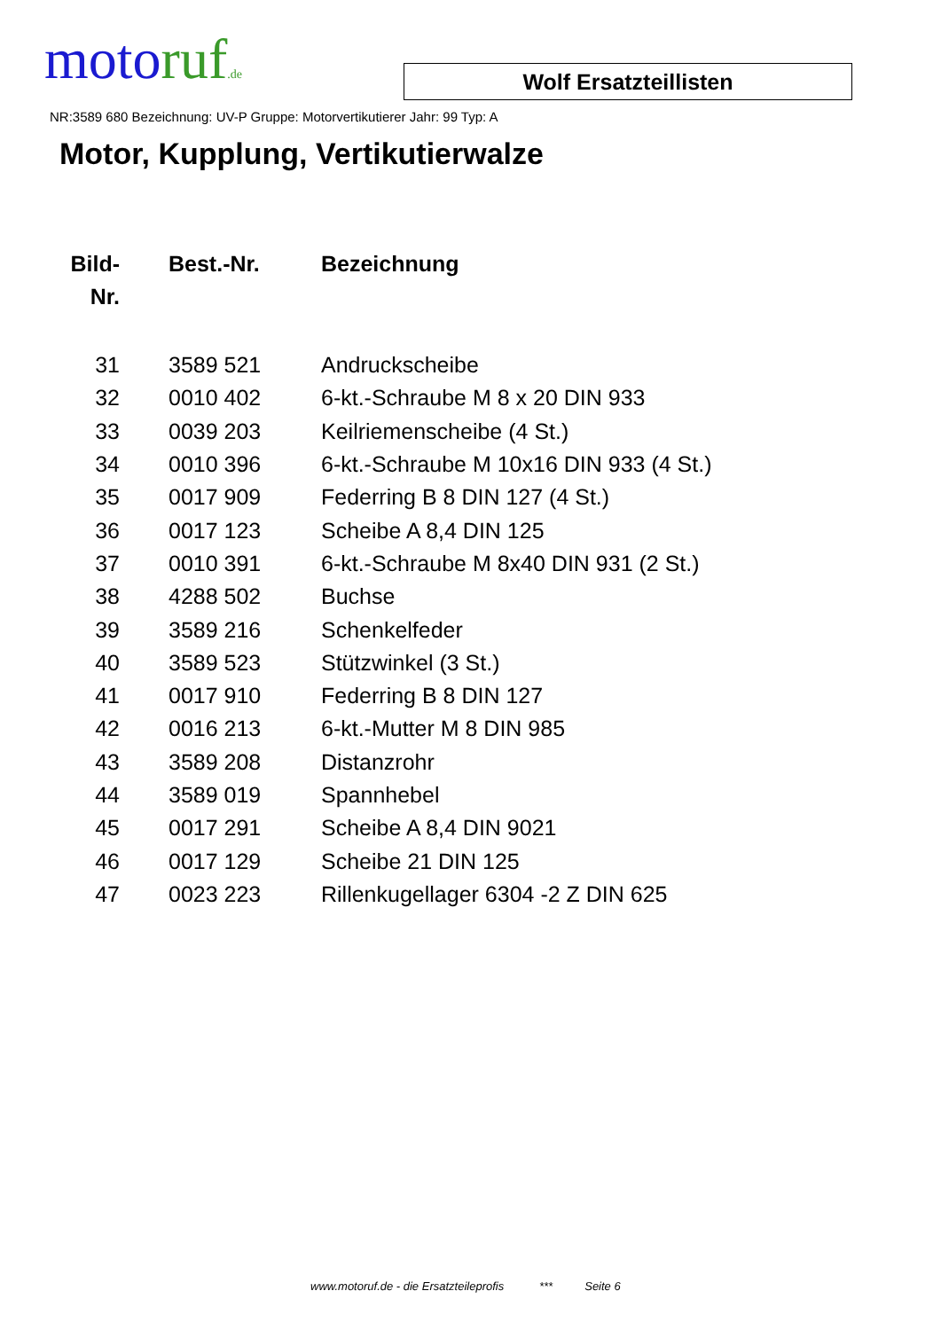moto ruf.de
Wolf Ersatzteillisten
NR:3589 680 Bezeichnung: UV-P Gruppe: Motorvertikutierer Jahr: 99 Typ: A
Motor, Kupplung, Vertikutierwalze
| Bild- Nr. | Best.-Nr. | Bezeichnung |
| --- | --- | --- |
| 31 | 3589 521 | Andruckscheibe |
| 32 | 0010 402 | 6-kt.-Schraube M 8 x 20 DIN 933 |
| 33 | 0039 203 | Keilriemenscheibe (4 St.) |
| 34 | 0010 396 | 6-kt.-Schraube M 10x16 DIN 933 (4 St.) |
| 35 | 0017 909 | Federring B 8 DIN 127 (4 St.) |
| 36 | 0017 123 | Scheibe A 8,4 DIN 125 |
| 37 | 0010 391 | 6-kt.-Schraube M 8x40 DIN 931 (2 St.) |
| 38 | 4288 502 | Buchse |
| 39 | 3589 216 | Schenkelfeder |
| 40 | 3589 523 | Stützwinkel (3 St.) |
| 41 | 0017 910 | Federring B 8 DIN 127 |
| 42 | 0016 213 | 6-kt.-Mutter M 8 DIN 985 |
| 43 | 3589 208 | Distanzrohr |
| 44 | 3589 019 | Spannhebel |
| 45 | 0017 291 | Scheibe A 8,4 DIN 9021 |
| 46 | 0017 129 | Scheibe 21 DIN 125 |
| 47 | 0023 223 | Rillenkugellager 6304 -2 Z DIN 625 |
www.motoruf.de - die Ersatzteileprofis *** Seite 6